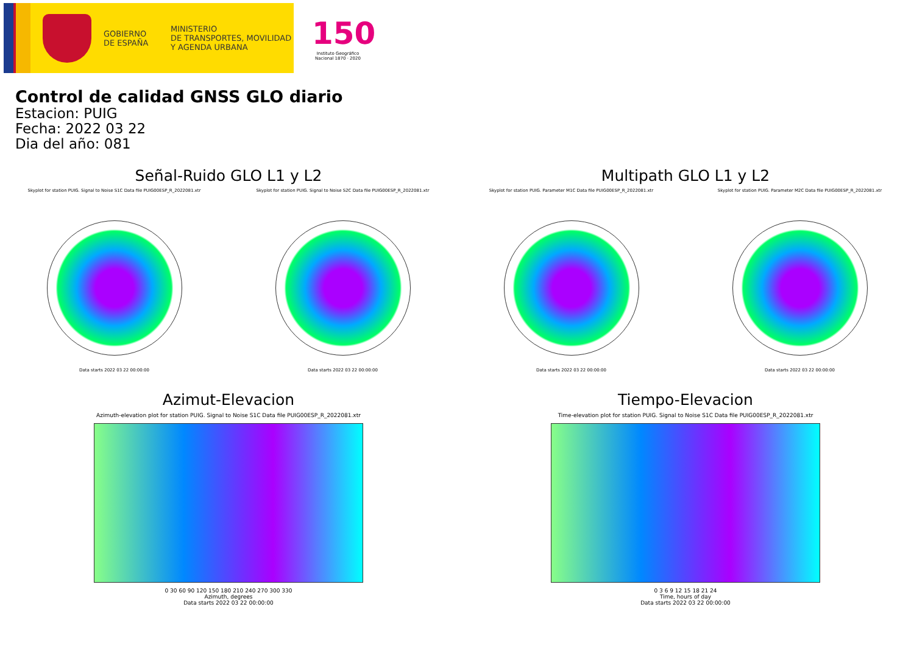GOBIERNO
DE ESPAÑA
MINISTERIO
DE TRANSPORTES, MOVILIDAD
Y AGENDA URBANA
150
Instituto Geográfico Nacional 1870 · 2020
Control de calidad GNSS GLO diario
Estacion: PUIG
Fecha: 2022 03 22
Dia del año: 081
Señal-Ruido GLO L1 y L2
Skyplot for station PUIG. Signal to Noise S1C Data file PUIG00ESP_R_2022081.xtr
Data starts 2022 03 22 00:00:00
Skyplot for station PUIG. Signal to Noise S2C Data file PUIG00ESP_R_2022081.xtr
Data starts 2022 03 22 00:00:00
Multipath GLO L1 y L2
Skyplot for station PUIG. Parameter M1C Data file PUIG00ESP_R_2022081.xtr
Data starts 2022 03 22 00:00:00
Skyplot for station PUIG. Parameter M2C Data file PUIG00ESP_R_2022081.xtr
Data starts 2022 03 22 00:00:00
Azimut-Elevacion
Azimuth-elevation plot for station PUIG. Signal to Noise S1C Data file PUIG00ESP_R_2022081.xtr
0 30 60 90 120 150 180 210 240 270 300 330
Azimuth, degrees
Data starts 2022 03 22 00:00:00
Tiempo-Elevacion
Time-elevation plot for station PUIG. Signal to Noise S1C Data file PUIG00ESP_R_2022081.xtr
0 3 6 9 12 15 18 21 24
Time, hours of day
Data starts 2022 03 22 00:00:00